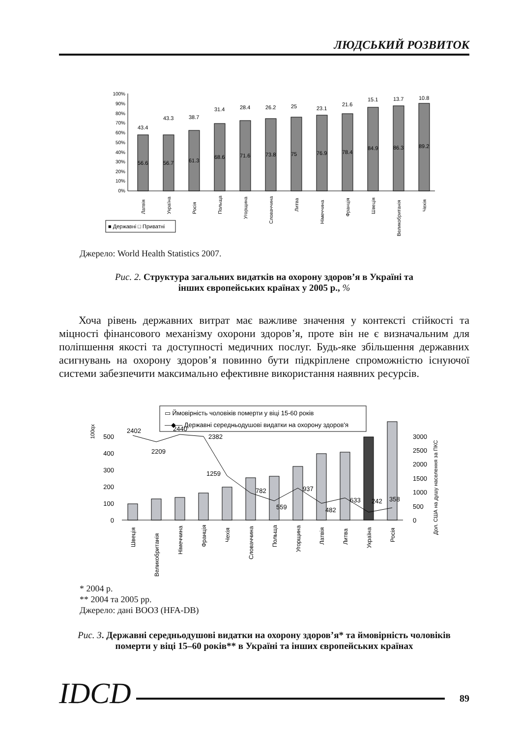ЛЮДСЬКИЙ РОЗВИТОК
100%
90%
80%
70%
60%
50%
40%
30%
20%
10%
0%
56.6
43.4
56.7
43.3
61.3
38.7
68.6
31.4
71.6
28.4
73.8
26.2
75
25
76.9
23.1
78.4
21.6
84.9
15.1
86.3
13.7
89.2
10.8
Латвія
Україна
Росія
Польща
Угорщина
Словаччина
Литва
Німеччина
Франція
Швеція
Великобританія
Чехія
■ Державні □ Приватні
Джерело: World Health Statistics 2007.
Рис. 2. Структура загальних видатків на охорону здоров’я в Україні та
інших європейських країнах у 2005 р., %
Хоча рівень державних витрат має важливе значення у контексті стійкості та міцності фінансового механізму охорони здоров’я, проте він не є визначальним для поліпшення якості та доступності медичних послуг. Будь-яке збільшення державних асигнувань на охорону здоров’я повинно бути підкріплене спроможністю існуючої системи забезпечити максимально ефективне використання наявних ресурсів.
▭ Ймовірність чоловіків померти у віці 15-60 років
—◆— Державні середньодушові видатки на охорону здоров'я
100qx
500
400
300
200
100
0
3000
2500
2000
1500
1000
500
0
Дол. США на душу населення за ПКС
2402
2209
2440
2382
1259
782
559
937
482
633
242
358
Швеція
Великобританія
Німеччина
Франція
Чехія
Словаччина
Польща
Угорщина
Латвія
Литва
Україна
Росія
* 2004 р.
** 2004 та 2005 рр.
Джерело: дані ВООЗ (HFA-DB)
Рис. 3. Державні середньодушові видатки на охорону здоров’я* та ймовірність чоловіків
померти у віці 15–60 років** в Україні та інших європейських країнах
IDCD 89